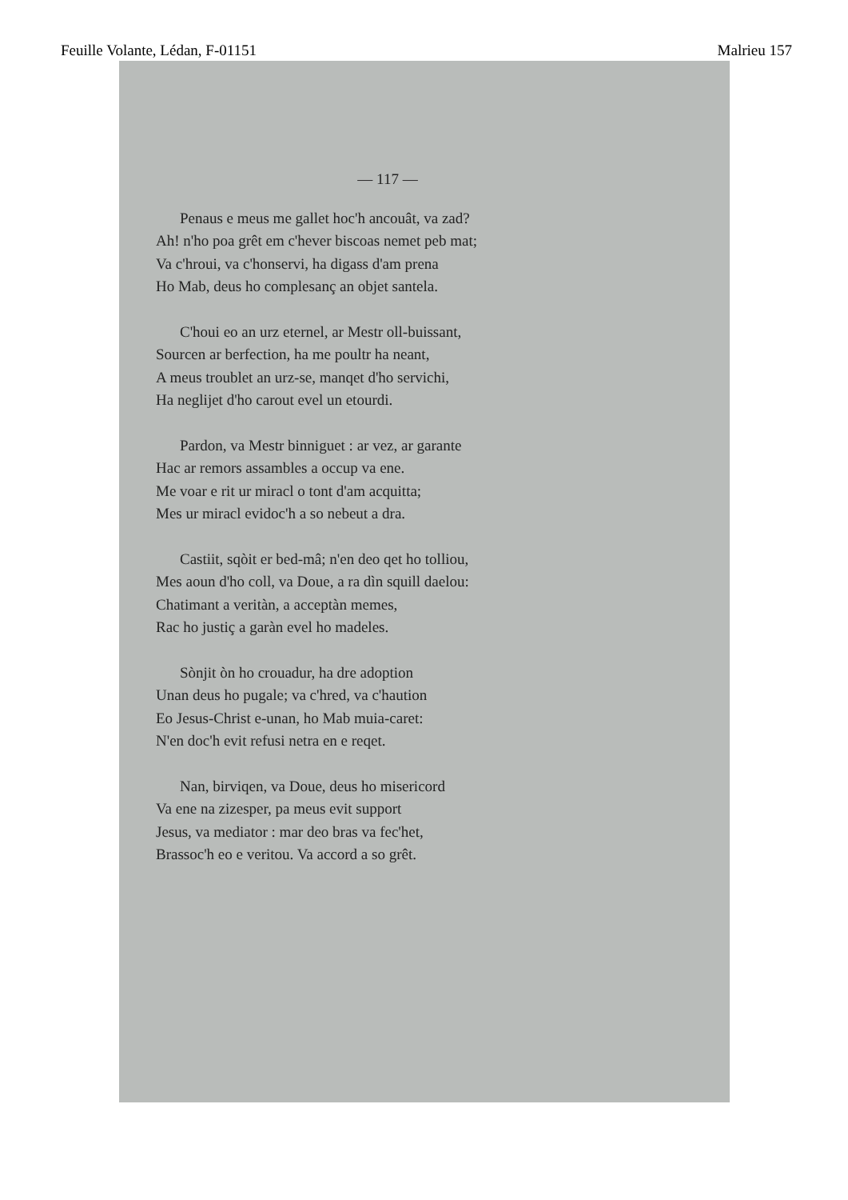Feuille Volante, Lédan, F-01151 Malrieu 157
— 117 —
Penaus e meus me gallet hoc'h ancouât, va zad?
Ah! n'ho poa grêt em c'hever biscoas nemet peb mat;
Va c'hroui, va c'honservi, ha digass d'am prena
Ho Mab, deus ho complesanç an objet santela.
C'houi eo an urz eternel, ar Mestr oll-buissant,
Sourcen ar berfection, ha me poultr ha neant,
A meus troublet an urz-se, manqet d'ho servichi,
Ha neglijet d'ho carout evel un etourdi.
Pardon, va Mestr binniguet : ar vez, ar garante
Hac ar remors assambles a occup va ene.
Me voar e rit ur miracl o tont d'am acquitta;
Mes ur miracl evidoc'h a so nebeut a dra.
Castiit, sqòit er bed-mâ; n'en deo qet ho tolliou,
Mes aoun d'ho coll, va Doue, a ra dìn squill daelou:
Chatimant a veritàn, a acceptàn memes,
Rac ho justiç a garàn evel ho madeles.
Sònjit òn ho crouadur, ha dre adoption
Unan deus ho pugale; va c'hred, va c'haution
Eo Jesus-Christ e-unan, ho Mab muia-caret:
N'en doc'h evit refusi netra en e reqet.
Nan, birviqen, va Doue, deus ho misericord
Va ene na zizesper, pa meus evit support
Jesus, va mediator : mar deo bras va fec'het,
Brassoc'h eo e veritou. Va accord a so grêt.